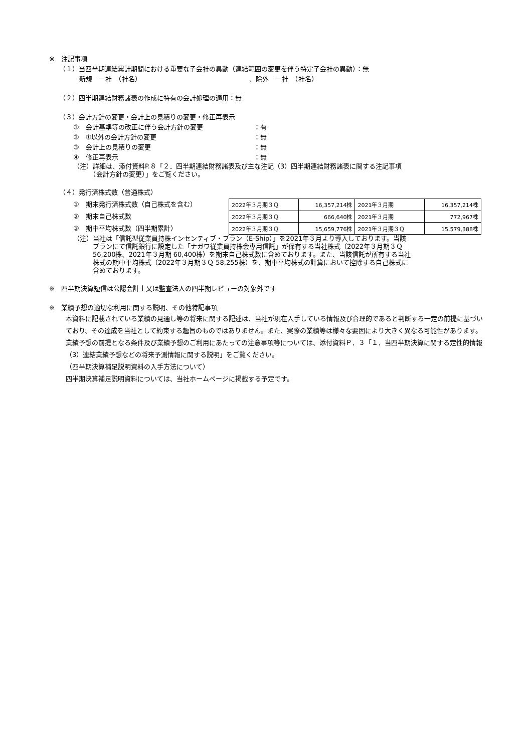※　注記事項
（１）当四半期連結累計期間における重要な子会社の異動（連結範囲の変更を伴う特定子会社の異動）：無
新規　－社　（社名）　　　　　　　　　　　　　　　　　、除外　－社　（社名）
（２）四半期連結財務諸表の作成に特有の会計処理の適用：無
（３）会計方針の変更・会計上の見積りの変更・修正再表示
①　会計基準等の改正に伴う会計方針の変更 ：有
②　①以外の会計方針の変更 ：無
③　会計上の見積りの変更 ：無
④　修正再表示 ：無
（注）詳細は、添付資料P.８「２．四半期連結財務諸表及び主な注記（3）四半期連結財務諸表に関する注記事項
　　　（会計方針の変更）」をご覧ください。
（４）発行済株式数（普通株式）
①　期末発行済株式数（自己株式を含む）
②　期末自己株式数
③　期中平均株式数（四半期累計）
| 2022年３月期３Ｑ | 16,357,214株 | 2021年３月期 | 16,357,214株 |
| 2022年３月期３Ｑ | 666,640株 | 2021年３月期 | 772,967株 |
| 2022年３月期３Ｑ | 15,659,776株 | 2021年３月期３Ｑ | 15,579,388株 |
（注）当社は「信託型従業員持株インセンティブ・プラン（E-Ship）」を2021年３月より導入しております。当該
　　　プランにて信託銀行に設定した「ナガワ従業員持株会専用信託」が保有する当社株式（2022年３月期３Ｑ
　　　56,200株、2021年３月期 60,400株）を期末自己株式数に含めております。また、当該信託が所有する当社
　　　株式の期中平均株式（2022年３月期３Ｑ 58,255株）を、期中平均株式の計算において控除する自己株式に
　　　含めております。
※　四半期決算短信は公認会計士又は監査法人の四半期レビューの対象外です
※　業績予想の適切な利用に関する説明、その他特記事項
本資料に記載されている業績の見通し等の将来に関する記述は、当社が現在入手している情報及び合理的であると判断する一定の前提に基づいており、その達成を当社として約束する趣旨のものではありません。また、実際の業績等は様々な要因により大きく異なる可能性があります。業績予想の前提となる条件及び業績予想のご利用にあたっての注意事項等については、添付資料Ｐ．３「１．当四半期決算に関する定性的情報（3）連結業績予想などの将来予測情報に関する説明」をご覧ください。
（四半期決算補足説明資料の入手方法について）
四半期決算補足説明資料については、当社ホームページに掲載する予定です。